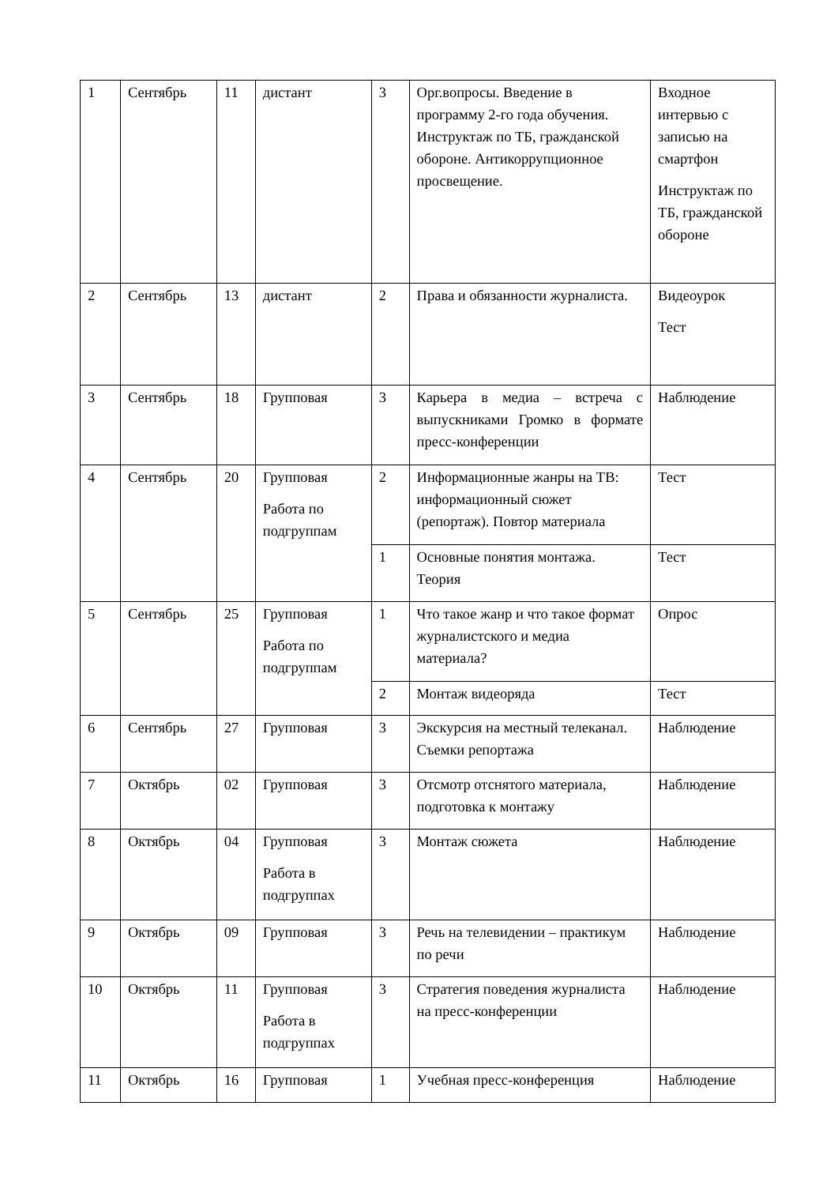| 1 | Сентябрь | 11 | дистант | 3 | Орг.вопросы. Введение в программу 2-го года обучения. Инструктаж по ТБ, гражданской обороне. Антикоррупционное просвещение. | Входное интервью с записью на смартфон Инструктаж по ТБ, гражданской обороне |
| 2 | Сентябрь | 13 | дистант | 2 | Права и обязанности журналиста. | Видеоурок Тест |
| 3 | Сентябрь | 18 | Групповая | 3 | Карьера в медиа – встреча с выпускниками Громко в формате пресс-конференции | Наблюдение |
| 4 | Сентябрь | 20 | Групповая Работа по подгруппам | 2 | Информационные жанры на ТВ: информационный сюжет (репортаж). Повтор материала | Тест |
| | | | | 1 | Основные понятия монтажа. Теория | Тест |
| 5 | Сентябрь | 25 | Групповая Работа по подгруппам | 1 | Что такое жанр и что такое формат журналистского и медиа материала? | Опрос |
| | | | | 2 | Монтаж видеоряда | Тест |
| 6 | Сентябрь | 27 | Групповая | 3 | Экскурсия на местный телеканал. Съемки репортажа | Наблюдение |
| 7 | Октябрь | 02 | Групповая | 3 | Отсмотр отснятого материала, подготовка к монтажу | Наблюдение |
| 8 | Октябрь | 04 | Групповая Работа в подгруппах | 3 | Монтаж сюжета | Наблюдение |
| 9 | Октябрь | 09 | Групповая | 3 | Речь на телевидении – практикум по речи | Наблюдение |
| 10 | Октябрь | 11 | Групповая Работа в подгруппах | 3 | Стратегия поведения журналиста на пресс-конференции | Наблюдение |
| 11 | Октябрь | 16 | Групповая | 1 | Учебная пресс-конференция | Наблюдение |